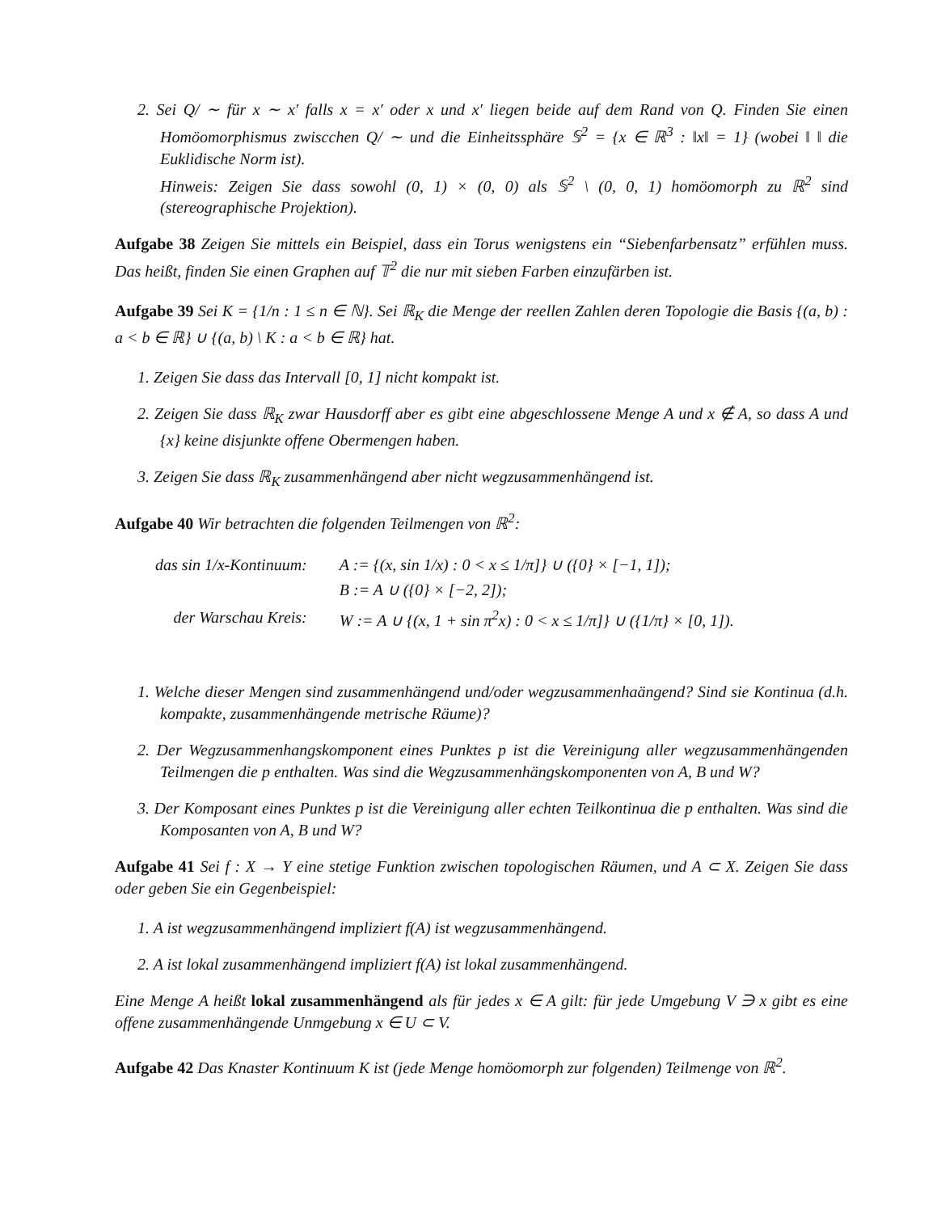2. Sei Q/ ∼ für x ∼ x′ falls x = x′ oder x und x′ liegen beide auf dem Rand von Q. Finden Sie einen Homöomorphismus zwiscchen Q/ ∼ und die Einheitssphäre 𝕊<sup>2</sup> = {x ∈ ℝ<sup>3</sup> : ‖x‖ = 1} (wobei ‖ ‖ die Euklidische Norm ist).
Hinweis: Zeigen Sie dass sowohl (0, 1) × (0, 0) als 𝕊<sup>2</sup> \ (0, 0, 1) homöomorph zu ℝ<sup>2</sup> sind (stereographische Projektion).
Aufgabe 38 Zeigen Sie mittels ein Beispiel, dass ein Torus wenigstens ein “Siebenfarbensatz” erfühlen muss. Das heißt, finden Sie einen Graphen auf 𝕋<sup>2</sup> die nur mit sieben Farben einzufärben ist.
Aufgabe 39 Sei K = {1/n : 1 ≤ n ∈ ℕ}. Sei ℝ<sub>K</sub> die Menge der reellen Zahlen deren Topologie die Basis {(a, b) : a < b ∈ ℝ} ∪ {(a, b) \ K : a < b ∈ ℝ} hat.
1. Zeigen Sie dass das Intervall [0, 1] nicht kompakt ist.
2. Zeigen Sie dass ℝ<sub>K</sub> zwar Hausdorff aber es gibt eine abgeschlossene Menge A und x ∉ A, so dass A und {x} keine disjunkte offene Obermengen haben.
3. Zeigen Sie dass ℝ<sub>K</sub> zusammenhängend aber nicht wegzusammenhängend ist.
Aufgabe 40 Wir betrachten die folgenden Teilmengen von ℝ<sup>2</sup>:
| das sin 1/x-Kontinuum: | A := {(x, sin 1/x) : 0 < x ≤ 1/π]} ∪ ({0} × [−1, 1]); |
| | B := A ∪ ({0} × [−2, 2]); |
| der Warschau Kreis: | W := A ∪ {(x, 1 + sin π<sup>2</sup>x) : 0 < x ≤ 1/π]} ∪ ({1/π} × [0, 1]). |
1. Welche dieser Mengen sind zusammenhängend und/oder wegzusammenhaängend? Sind sie Kontinua (d.h. kompakte, zusammenhängende metrische Räume)?
2. Der Wegzusammenhangskomponent eines Punktes p ist die Vereinigung aller wegzusammenhängenden Teilmengen die p enthalten. Was sind die Wegzusammenhängskomponenten von A, B und W?
3. Der Komposant eines Punktes p ist die Vereinigung aller echten Teilkontinua die p enthalten. Was sind die Komposanten von A, B und W?
Aufgabe 41 Sei f : X → Y eine stetige Funktion zwischen topologischen Räumen, und A ⊂ X. Zeigen Sie dass oder geben Sie ein Gegenbeispiel:
1. A ist wegzusammenhängend impliziert f(A) ist wegzusammenhängend.
2. A ist lokal zusammenhängend impliziert f(A) ist lokal zusammenhängend.
Eine Menge A heißt lokal zusammenhängend als für jedes x ∈ A gilt: für jede Umgebung V ∋ x gibt es eine offene zusammenhängende Unmgebung x ∈ U ⊂ V.
Aufgabe 42 Das Knaster Kontinuum K ist (jede Menge homöomorph zur folgenden) Teilmenge von ℝ<sup>2</sup>.